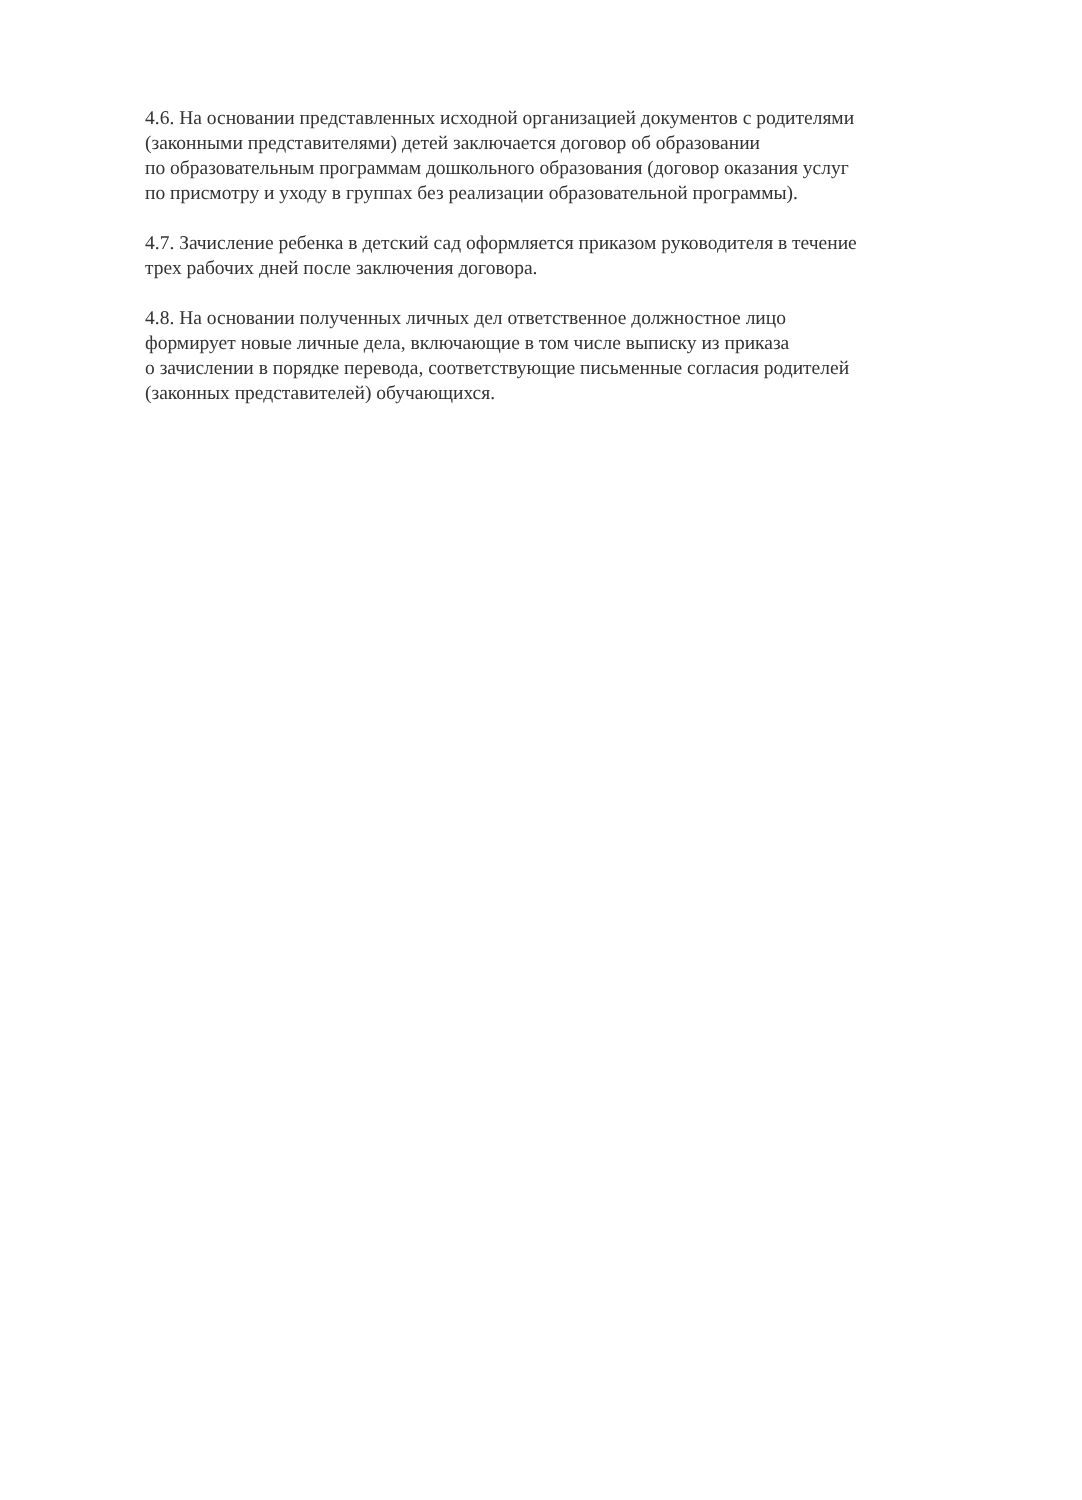4.6. На основании представленных исходной организацией документов с родителями
(законными представителями) детей заключается договор об образовании
по образовательным программам дошкольного образования (договор оказания услуг
по присмотру и уходу в группах без реализации образовательной программы).
4.7. Зачисление ребенка в детский сад оформляется приказом руководителя в течение
трех рабочих дней после заключения договора.
4.8. На основании полученных личных дел ответственное должностное лицо
формирует новые личные дела, включающие в том числе выписку из приказа
о зачислении в порядке перевода, соответствующие письменные согласия родителей
(законных представителей) обучающихся.